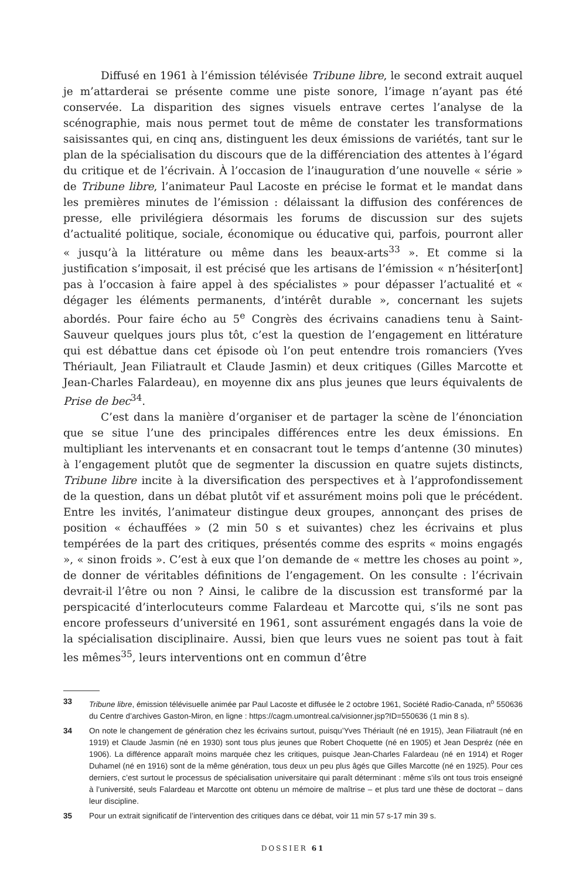Diffusé en 1961 à l’émission télévisée Tribune libre, le second extrait auquel je m’attarderai se présente comme une piste sonore, l’image n’ayant pas été conservée. La disparition des signes visuels entrave certes l’analyse de la scénographie, mais nous permet tout de même de constater les transformations saisissantes qui, en cinq ans, distinguent les deux émissions de variétés, tant sur le plan de la spécialisation du discours que de la différenciation des attentes à l’égard du critique et de l’écrivain. À l’occasion de l’inauguration d’une nouvelle « série » de Tribune libre, l’animateur Paul Lacoste en précise le format et le mandat dans les premières minutes de l’émission : délaissant la diffusion des conférences de presse, elle privilégiera désormais les forums de discussion sur des sujets d’actualité politique, sociale, économique ou éducative qui, parfois, pourront aller « jusqu’à la littérature ou même dans les beaux-arts<sup>33</sup> ». Et comme si la justification s’imposait, il est précisé que les artisans de l’émission « n’hésiter[ont] pas à l’occasion à faire appel à des spécialistes » pour dépasser l’actualité et « dégager les éléments permanents, d’intérêt durable », concernant les sujets abordés. Pour faire écho au 5<sup>e</sup> Congrès des écrivains canadiens tenu à Saint-Sauveur quelques jours plus tôt, c’est la question de l’engagement en littérature qui est débattue dans cet épisode où l’on peut entendre trois romanciers (Yves Thériault, Jean Filiatrault et Claude Jasmin) et deux critiques (Gilles Marcotte et Jean-Charles Falardeau), en moyenne dix ans plus jeunes que leurs équivalents de Prise de bec<sup>34</sup>.
C’est dans la manière d’organiser et de partager la scène de l’énonciation que se situe l’une des principales différences entre les deux émissions. En multipliant les intervenants et en consacrant tout le temps d’antenne (30 minutes) à l’engagement plutôt que de segmenter la discussion en quatre sujets distincts, Tribune libre incite à la diversification des perspectives et à l’approfondissement de la question, dans un débat plutôt vif et assurément moins poli que le précédent. Entre les invités, l’animateur distingue deux groupes, annonçant des prises de position « échauffées » (2 min 50 s et suivantes) chez les écrivains et plus tempérées de la part des critiques, présentés comme des esprits « moins engagés », « sinon froids ». C’est à eux que l’on demande de « mettre les choses au point », de donner de véritables définitions de l’engagement. On les consulte : l’écrivain devrait-il l’être ou non ? Ainsi, le calibre de la discussion est transformé par la perspicacité d’interlocuteurs comme Falardeau et Marcotte qui, s’ils ne sont pas encore professeurs d’université en 1961, sont assurément engagés dans la voie de la spécialisation disciplinaire. Aussi, bien que leurs vues ne soient pas tout à fait les mêmes<sup>35</sup>, leurs interventions ont en commun d’être
33 Tribune libre, émission télévisuelle animée par Paul Lacoste et diffusée le 2 octobre 1961, Société Radio-Canada, n<sup>o</sup> 550636 du Centre d’archives Gaston-Miron, en ligne : https://cagm.umontreal.ca/visionner.jsp?ID=550636 (1 min 8 s).
34 On note le changement de génération chez les écrivains surtout, puisqu’Yves Thériault (né en 1915), Jean Filiatrault (né en 1919) et Claude Jasmin (né en 1930) sont tous plus jeunes que Robert Choquette (né en 1905) et Jean Despréz (née en 1906). La différence apparaît moins marquée chez les critiques, puisque Jean-Charles Falardeau (né en 1914) et Roger Duhamel (né en 1916) sont de la même génération, tous deux un peu plus âgés que Gilles Marcotte (né en 1925). Pour ces derniers, c’est surtout le processus de spécialisation universitaire qui paraît déterminant : même s’ils ont tous trois enseigné à l’université, seuls Falardeau et Marcotte ont obtenu un mémoire de maîtrise – et plus tard une thèse de doctorat – dans leur discipline.
35 Pour un extrait significatif de l’intervention des critiques dans ce débat, voir 11 min 57 s-17 min 39 s.
DOSSIER 61